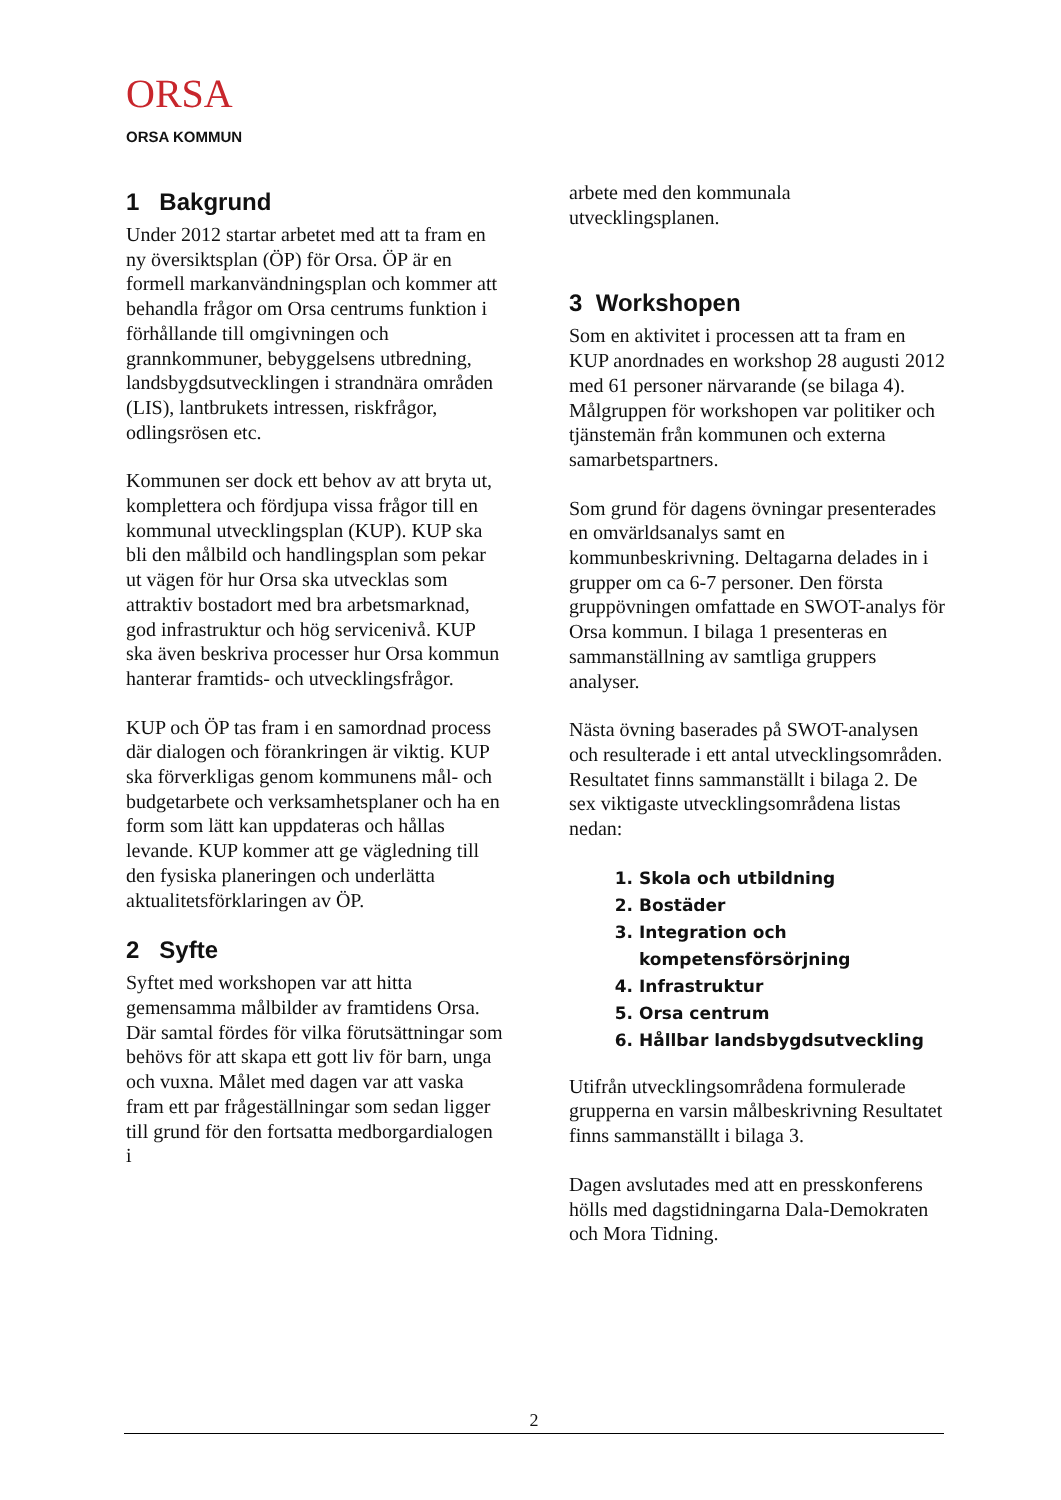ORSA
ORSA KOMMUN
1 Bakgrund
Under 2012 startar arbetet med att ta fram en ny översiktsplan (ÖP) för Orsa. ÖP är en formell markanvändningsplan och kommer att behandla frågor om Orsa centrums funktion i förhållande till omgivningen och grannkommuner, bebyggelsens utbredning, landsbygdsutvecklingen i strandnära områden (LIS), lantbrukets intressen, riskfrågor, odlingsrösen etc.
Kommunen ser dock ett behov av att bryta ut, komplettera och fördjupa vissa frågor till en kommunal utvecklingsplan (KUP). KUP ska bli den målbild och handlingsplan som pekar ut vägen för hur Orsa ska utvecklas som attraktiv bostadort med bra arbetsmarknad, god infrastruktur och hög servicenivå. KUP ska även beskriva processer hur Orsa kommun hanterar framtids- och utvecklingsfrågor.
KUP och ÖP tas fram i en samordnad process där dialogen och förankringen är viktig. KUP ska förverkligas genom kommunens mål- och budgetarbete och verksamhetsplaner och ha en form som lätt kan uppdateras och hållas levande. KUP kommer att ge vägledning till den fysiska planeringen och underlätta aktualitetsförklaringen av ÖP.
2 Syfte
Syftet med workshopen var att hitta gemensamma målbilder av framtidens Orsa. Där samtal fördes för vilka förutsättningar som behövs för att skapa ett gott liv för barn, unga och vuxna. Målet med dagen var att vaska fram ett par frågeställningar som sedan ligger till grund för den fortsatta medborgardialogen i
arbete med den kommunala utvecklingsplanen.
3 Workshopen
Som en aktivitet i processen att ta fram en KUP anordnades en workshop 28 augusti 2012 med 61 personer närvarande (se bilaga 4). Målgruppen för workshopen var politiker och tjänstemän från kommunen och externa samarbetspartners.
Som grund för dagens övningar presenterades en omvärldsanalys samt en kommunbeskrivning. Deltagarna delades in i grupper om ca 6-7 personer. Den första gruppövningen omfattade en SWOT-analys för Orsa kommun. I bilaga 1 presenteras en sammanställning av samtliga gruppers analyser.
Nästa övning baserades på SWOT-analysen och resulterade i ett antal utvecklingsområden. Resultatet finns sammanställt i bilaga 2. De sex viktigaste utvecklingsområdena listas nedan:
1. Skola och utbildning
2. Bostäder
3. Integration och kompetensförsörjning
4. Infrastruktur
5. Orsa centrum
6. Hållbar landsbygdsutveckling
Utifrån utvecklingsområdena formulerade grupperna en varsin målbeskrivning Resultatet finns sammanställt i bilaga 3.
Dagen avslutades med att en presskonferens hölls med dagstidningarna Dala-Demokraten och Mora Tidning.
2